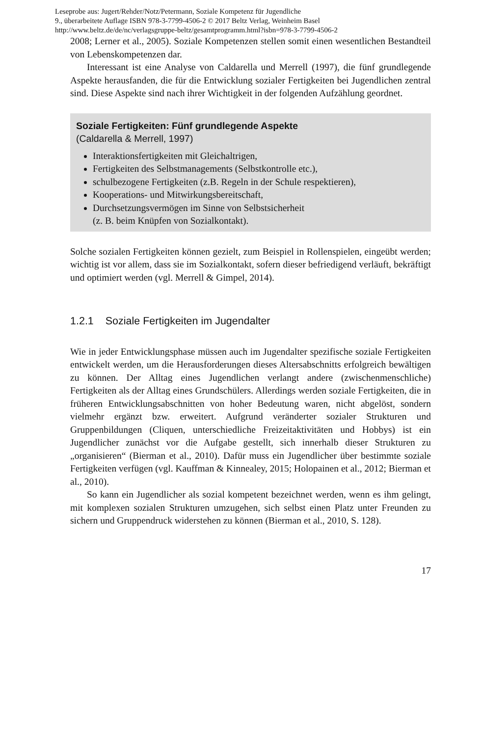Leseprobe aus: Jugert/Rehder/Notz/Petermann, Soziale Kompetenz für Jugendliche
9., überarbeitete Auflage ISBN 978-3-7799-4506-2 © 2017 Beltz Verlag, Weinheim Basel
http://www.beltz.de/de/nc/verlagsgruppe-beltz/gesamtprogramm.html?isbn=978-3-7799-4506-2
2008; Lerner et al., 2005). Soziale Kompetenzen stellen somit einen wesentlichen Bestandteil von Lebenskompetenzen dar.
Interessant ist eine Analyse von Caldarella und Merrell (1997), die fünf grundlegende Aspekte herausfanden, die für die Entwicklung sozialer Fertigkeiten bei Jugendlichen zentral sind. Diese Aspekte sind nach ihrer Wichtigkeit in der folgenden Aufzählung geordnet.
Soziale Fertigkeiten: Fünf grundlegende Aspekte
(Caldarella & Merrell, 1997)
Interaktionsfertigkeiten mit Gleichaltrigen,
Fertigkeiten des Selbstmanagements (Selbstkontrolle etc.),
schulbezogene Fertigkeiten (z.B. Regeln in der Schule respektieren),
Kooperations- und Mitwirkungsbereitschaft,
Durchsetzungsvermögen im Sinne von Selbstsicherheit
(z. B. beim Knüpfen von Sozialkontakt).
Solche sozialen Fertigkeiten können gezielt, zum Beispiel in Rollenspielen, eingeübt werden; wichtig ist vor allem, dass sie im Sozialkontakt, sofern dieser befriedigend verläuft, bekräftigt und optimiert werden (vgl. Merrell & Gimpel, 2014).
1.2.1 Soziale Fertigkeiten im Jugendalter
Wie in jeder Entwicklungsphase müssen auch im Jugendalter spezifische soziale Fertigkeiten entwickelt werden, um die Herausforderungen dieses Altersabschnitts erfolgreich bewältigen zu können. Der Alltag eines Jugendlichen verlangt andere (zwischenmenschliche) Fertigkeiten als der Alltag eines Grundschülers. Allerdings werden soziale Fertigkeiten, die in früheren Entwicklungsabschnitten von hoher Bedeutung waren, nicht abgelöst, sondern vielmehr ergänzt bzw. erweitert. Aufgrund veränderter sozialer Strukturen und Gruppenbildungen (Cliquen, unterschiedliche Freizeitaktivitäten und Hobbys) ist ein Jugendlicher zunächst vor die Aufgabe gestellt, sich innerhalb dieser Strukturen zu „organisieren“ (Bierman et al., 2010). Dafür muss ein Jugendlicher über bestimmte soziale Fertigkeiten verfügen (vgl. Kauffman & Kinnealey, 2015; Holopainen et al., 2012; Bierman et al., 2010).
So kann ein Jugendlicher als sozial kompetent bezeichnet werden, wenn es ihm gelingt, mit komplexen sozialen Strukturen umzugehen, sich selbst einen Platz unter Freunden zu sichern und Gruppendruck widerstehen zu können (Bierman et al., 2010, S. 128).
17